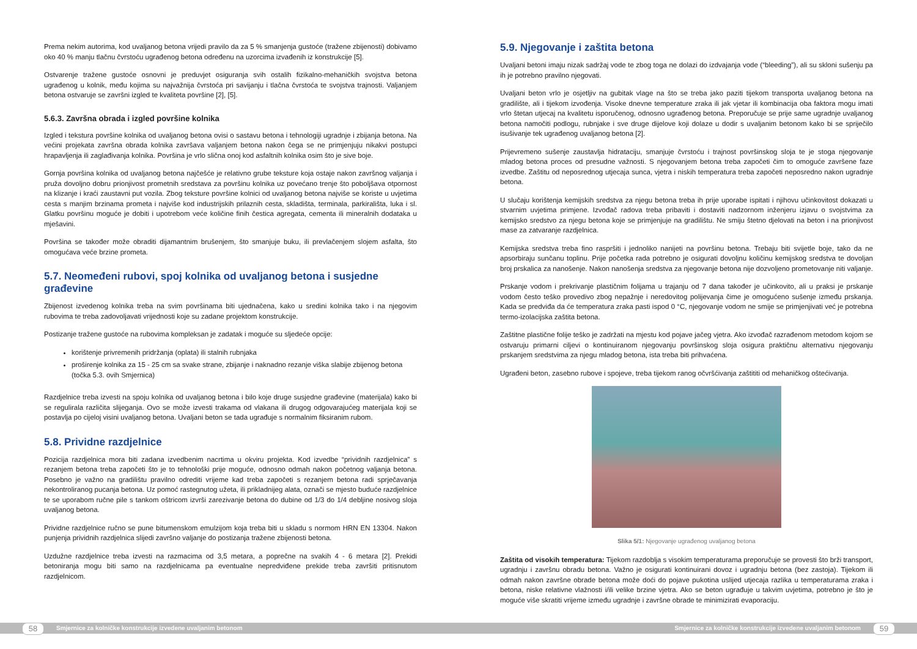Prema nekim autorima, kod uvaljanog betona vrijedi pravilo da za 5 % smanjenja gustoće (tražene zbijenosti) dobivamo oko 40 % manju tlačnu čvrstoću ugrađenog betona određenu na uzorcima izvađenih iz konstrukcije [5].
Ostvarenje tražene gustoće osnovni je preduvjet osiguranja svih ostalih fizikalno-mehaničkih svojstva betona ugrađenog u kolnik, među kojima su najvažnija čvrstoća pri savijanju i tlačna čvrstoća te svojstva trajnosti. Valjanjem betona ostvaruje se završni izgled te kvaliteta površine [2], [5].
5.6.3. Završna obrada i izgled površine kolnika
Izgled i tekstura površine kolnika od uvaljanog betona ovisi o sastavu betona i tehnologiji ugradnje i zbijanja betona. Na većini projekata završna obrada kolnika završava valjanjem betona nakon čega se ne primjenjuju nikakvi postupci hrapavljenja ili zaglađivanja kolnika. Površina je vrlo slična onoj kod asfaltnih kolnika osim što je sive boje.
Gornja površina kolnika od uvaljanog betona najčešće je relativno grube teksture koja ostaje nakon završnog valjanja i pruža dovoljno dobru prionjivost prometnih sredstava za površinu kolnika uz povećano trenje što poboljšava otpornost na klizanje i kraći zaustavni put vozila. Zbog teksture površine kolnici od uvaljanog betona najviše se koriste u uvjetima cesta s manjim brzinama prometa i najviše kod industrijskih prilaznih cesta, skladišta, terminala, parkirališta, luka i sl. Glatku površinu moguće je dobiti i upotrebom veće količine finih čestica agregata, cementa ili mineralnih dodataka u mješavini.
Površina se također može obraditi dijamantnim brušenjem, što smanjuje buku, ili prevlačenjem slojem asfalta, što omogućava veće brzine prometa.
5.7. Neomeđeni rubovi, spoj kolnika od uvaljanog betona i susjedne građevine
Zbijenost izvedenog kolnika treba na svim površinama biti ujednačena, kako u sredini kolnika tako i na njegovim rubovima te treba zadovoljavati vrijednosti koje su zadane projektom konstrukcije.
Postizanje tražene gustoće na rubovima kompleksan je zadatak i moguće su sljedeće opcije:
korištenje privremenih pridržanja (oplata) ili stalnih rubnjaka
proširenje kolnika za 15 - 25 cm sa svake strane, zbijanje i naknadno rezanje viška slabije zbijenog betona (točka 5.3. ovih Smjernica)
Razdjelnice treba izvesti na spoju kolnika od uvaljanog betona i bilo koje druge susjedne građevine (materijala) kako bi se regulirala različita slijeganja. Ovo se može izvesti trakama od vlakana ili drugog odgovarajućeg materijala koji se postavlja po cijeloj visini uvaljanog betona. Uvaljani beton se tada ugrađuje s normalnim fiksiranim rubom.
5.8. Prividne razdjelnice
Pozicija razdjelnica mora biti zadana izvedbenim nacrtima u okviru projekta. Kod izvedbe “prividnih razdjelnica” s rezanjem betona treba započeti što je to tehnološki prije moguće, odnosno odmah nakon početnog valjanja betona. Posebno je važno na gradilištu pravilno odrediti vrijeme kad treba započeti s rezanjem betona radi sprječavanja nekontroliranog pucanja betona. Uz pomoć rastegnutog užeta, ili prikladnijeg alata, označi se mjesto buduće razdjelnice te se uporabom ručne pile s tankom oštricom izvrši zarezivanje betona do dubine od 1/3 do 1/4 debljine nosivog sloja uvaljanog betona.
Prividne razdjelnice ručno se pune bitumenskom emulzijom koja treba biti u skladu s normom HRN EN 13304. Nakon punjenja prividnih razdjelnica slijedi završno valjanje do postizanja tražene zbijenosti betona.
Uzdužne razdjelnice treba izvesti na razmacima od 3,5 metara, a poprečne na svakih 4 - 6 metara [2]. Prekidi betoniranja mogu biti samo na razdjelnicama pa eventualne nepredviđene prekide treba završiti pritisnutom razdjelnicom.
5.9. Njegovanje i zaštita betona
Uvaljani betoni imaju nizak sadržaj vode te zbog toga ne dolazi do izdvajanja vode (“bleeding”), ali su skloni sušenju pa ih je potrebno pravilno njegovati.
Uvaljani beton vrlo je osjetljiv na gubitak vlage na što se treba jako paziti tijekom transporta uvaljanog betona na gradilište, ali i tijekom izvođenja. Visoke dnevne temperature zraka ili jak vjetar ili kombinacija oba faktora mogu imati vrlo štetan utjecaj na kvalitetu isporučenog, odnosno ugrađenog betona. Preporučuje se prije same ugradnje uvaljanog betona namočiti podlogu, rubnjake i sve druge dijelove koji dolaze u dodir s uvaljanim betonom kako bi se spriječilo isušivanje tek ugrađenog uvaljanog betona [2].
Prijevremeno sušenje zaustavlja hidrataciju, smanjuje čvrstoću i trajnost površinskog sloja te je stoga njegovanje mladog betona proces od presudne važnosti. S njegovanjem betona treba započeti čim to omoguće završene faze izvedbe. Zaštitu od neposrednog utjecaja sunca, vjetra i niskih temperatura treba započeti neposredno nakon ugradnje betona.
U slučaju korištenja kemijskih sredstva za njegu betona treba ih prije uporabe ispitati i njihovu učinkovitost dokazati u stvarnim uvjetima primjene. Izvođač radova treba pribaviti i dostaviti nadzornom inženjeru izjavu o svojstvima za kemijsko sredstvo za njegu betona koje se primjenjuje na gradilištu. Ne smiju štetno djelovati na beton i na prionjivost mase za zatvaranje razdjelnica.
Kemijska sredstva treba fino raspršiti i jednoliko nanijeti na površinu betona. Trebaju biti svijetle boje, tako da ne apsorbiraju sunčanu toplinu. Prije početka rada potrebno je osigurati dovoljnu količinu kemijskog sredstva te dovoljan broj prskalica za nanošenje. Nakon nanošenja sredstva za njegovanje betona nije dozvoljeno prometovanje niti valjanje.
Prskanje vodom i prekrivanje plastičnim folijama u trajanju od 7 dana također je učinkovito, ali u praksi je prskanje vodom često teško provedivo zbog nepažnje i neredovitog polijevanja čime je omogućeno sušenje između prskanja. Kada se predviđa da će temperatura zraka pasti ispod 0 °C, njegovanje vodom ne smije se primjenjivati već je potrebna termo-izolacijska zaštita betona.
Zaštitne plastične folije teško je zadržati na mjestu kod pojave jačeg vjetra. Ako izvođač razrađenom metodom kojom se ostvaruju primarni ciljevi o kontinuiranom njegovanju površinskog sloja osigura praktičnu alternativu njegovanju prskanjem sredstvima za njegu mladog betona, ista treba biti prihvaćena.
Ugrađeni beton, zasebno rubove i spojeve, treba tijekom ranog očvršćivanja zaštititi od mehaničkog oštećivanja.
Slika 5/1: Njegovanje ugrađenog uvaljanog betona
Zaštita od visokih temperatura: Tijekom razdoblja s visokim temperaturama preporučuje se provesti što brži transport, ugradnju i završnu obradu betona. Važno je osigurati kontinuirani dovoz i ugradnju betona (bez zastoja). Tijekom ili odmah nakon završne obrade betona može doći do pojave pukotina uslijed utjecaja razlika u temperaturama zraka i betona, niske relativne vlažnosti i/ili velike brzine vjetra. Ako se beton ugrađuje u takvim uvjetima, potrebno je što je moguće više skratiti vrijeme između ugradnje i završne obrade te minimizirati evaporaciju.
58 Smjernice za kolničke konstrukcije izvedene uvaljanim betonom Smjernice za kolničke konstrukcije izvedene uvaljanim betonom 59